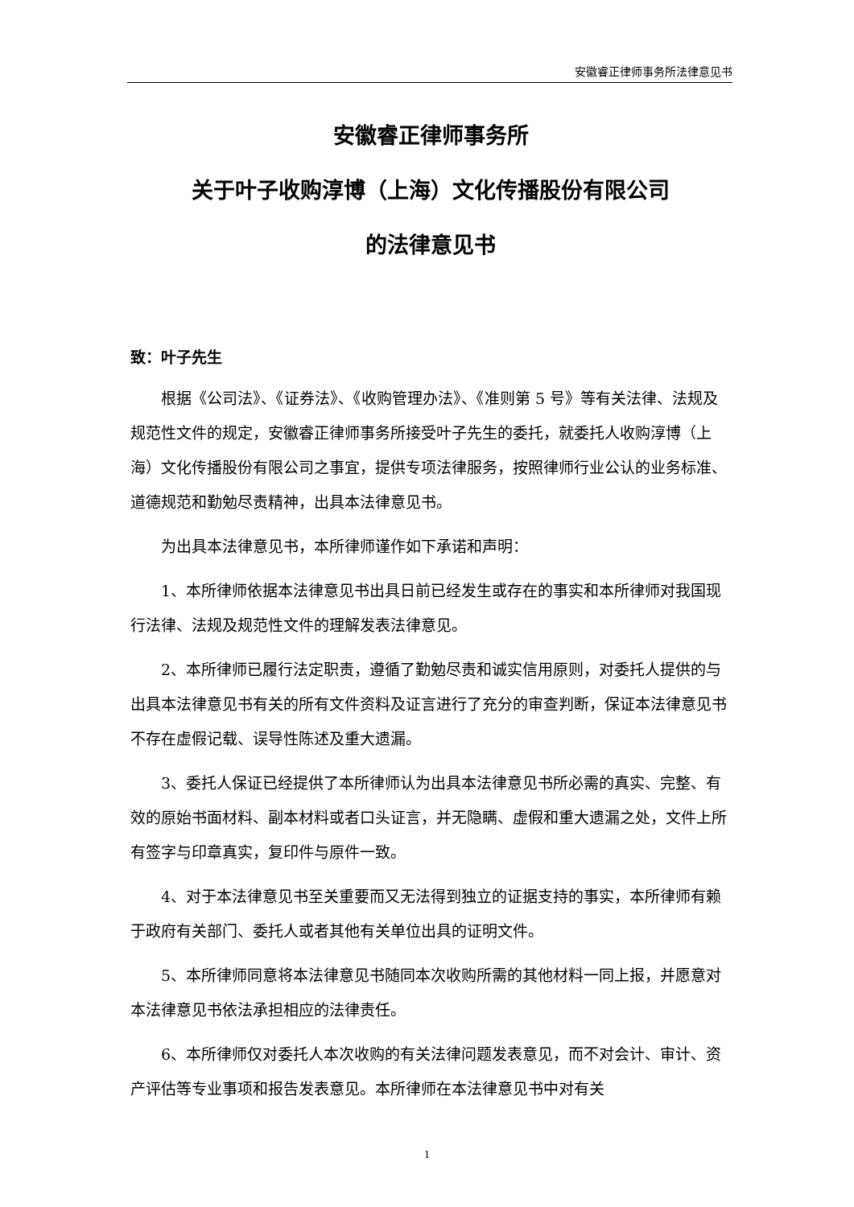安徽睿正律师事务所法律意见书
安徽睿正律师事务所
关于叶子收购淳博（上海）文化传播股份有限公司
的法律意见书
致：叶子先生
根据《公司法》、《证券法》、《收购管理办法》、《准则第 5 号》等有关法律、法规及规范性文件的规定，安徽睿正律师事务所接受叶子先生的委托，就委托人收购淳博（上海）文化传播股份有限公司之事宜，提供专项法律服务，按照律师行业公认的业务标准、道德规范和勤勉尽责精神，出具本法律意见书。
为出具本法律意见书，本所律师谨作如下承诺和声明：
1、本所律师依据本法律意见书出具日前已经发生或存在的事实和本所律师对我国现行法律、法规及规范性文件的理解发表法律意见。
2、本所律师已履行法定职责，遵循了勤勉尽责和诚实信用原则，对委托人提供的与出具本法律意见书有关的所有文件资料及证言进行了充分的审查判断，保证本法律意见书不存在虚假记载、误导性陈述及重大遗漏。
3、委托人保证已经提供了本所律师认为出具本法律意见书所必需的真实、完整、有效的原始书面材料、副本材料或者口头证言，并无隐瞒、虚假和重大遗漏之处，文件上所有签字与印章真实，复印件与原件一致。
4、对于本法律意见书至关重要而又无法得到独立的证据支持的事实，本所律师有赖于政府有关部门、委托人或者其他有关单位出具的证明文件。
5、本所律师同意将本法律意见书随同本次收购所需的其他材料一同上报，并愿意对本法律意见书依法承担相应的法律责任。
6、本所律师仅对委托人本次收购的有关法律问题发表意见，而不对会计、审计、资产评估等专业事项和报告发表意见。本所律师在本法律意见书中对有关
1